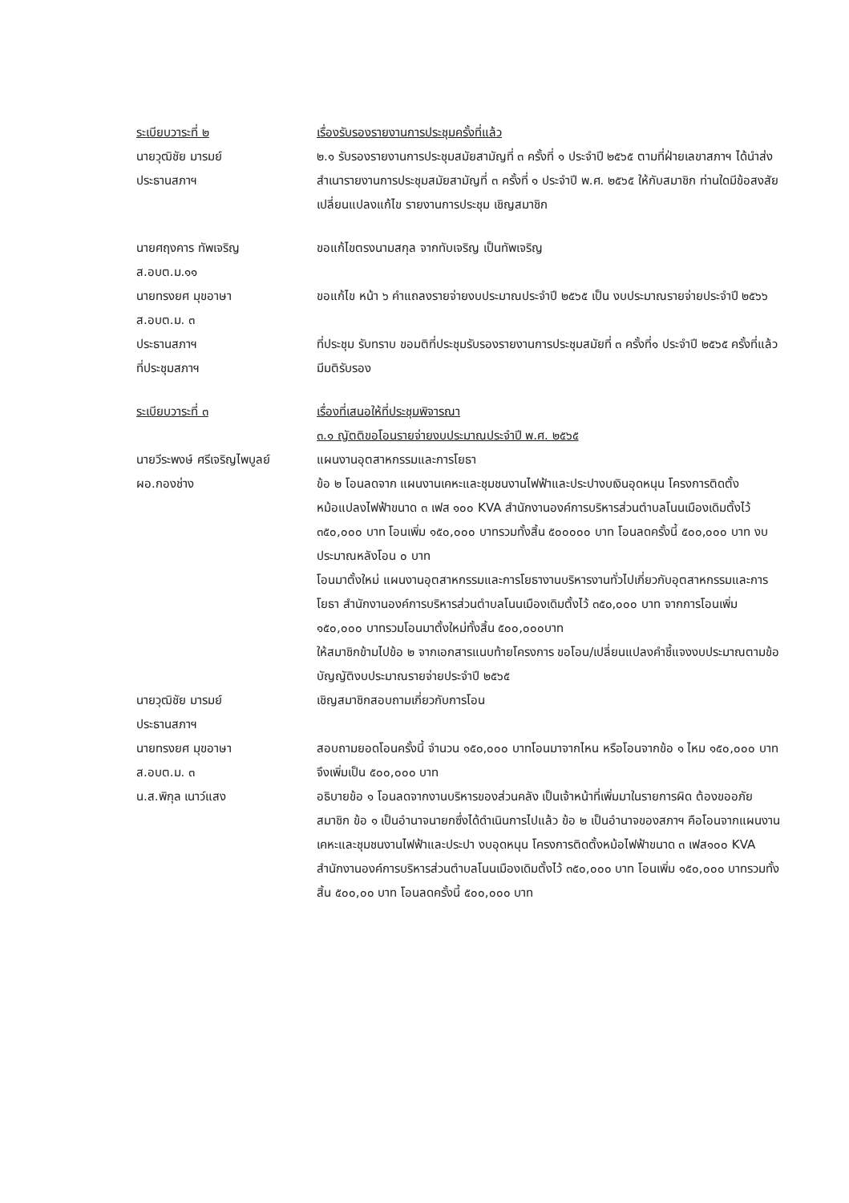ระเบียบวาระที่ ๒ เรื่องรับรองรายงานการประชุมครั้งที่แล้ว
นายวุฒิชัย มารมย์
ประธานสภาฯ
๒.๑ รับรองรายงานการประชุมสมัยสามัญที่ ๓ ครั้งที่ ๑ ประจำปี ๒๕๖๕ ตามที่ฝ่ายเลขาสภาฯ ได้นำส่งสำเนารายงานการประชุมสมัยสามัญที่ ๓ ครั้งที่ ๑ ประจำปี พ.ศ. ๒๕๖๕ ให้กับสมาชิก ท่านใดมีข้อสงสัย เปลี่ยนแปลงแก้ไข รายงานการประชุม เชิญสมาชิก
นายศฤงคาร ทัพเจริญ
ส.อบต.ม.๑๑
ขอแก้ไขตรงนามสกุล จากทับเจริญ เป็นทัพเจริญ
นายทรงยศ มุขอาษา
ส.อบต.ม. ๓
ขอแก้ไข หน้า ๖ คำแถลงรายจ่ายงบประมาณประจำปี ๒๕๖๕ เป็น งบประมาณรายจ่ายประจำปี ๒๕๖๖
ประธานสภาฯ ที่ประชุม รับทราบ ขอมติที่ประชุมรับรองรายงานการประชุมสมัยที่ ๓ ครั้งที่๑ ประจำปี ๒๕๖๕ ครั้งที่แล้ว
ที่ประชุมสภาฯ มีมติรับรอง
ระเบียบวาระที่ ๓ เรื่องที่เสนอให้ที่ประชุมพิจารณา
๓.๑ ญัตติขอโอนรายจ่ายงบประมาณประจำปี พ.ศ. ๒๕๖๕
นายวีระพงษ์ ศรีเจริญไพบูลย์
ผอ.กองช่าง
แผนงานอุตสาหกรรมและการโยธา
ข้อ ๒ โอนลดจาก แผนงานเคหะและชุมชนงานไฟฟ้าและประปางบเงินอุดหนุน โครงการติดตั้งหม้อแปลงไฟฟ้าขนาด ๓ เฟส ๑๐๐ KVA สำนักงานองค์การบริหารส่วนตำบลโนนเมืองเดิมตั้งไว้ ๓๕๐,๐๐๐ บาท โอนเพิ่ม ๑๕๐,๐๐๐ บาทรวมทั้งสิ้น ๕๐๐๐๐๐ บาท โอนลดครั้งนี้ ๕๐๐,๐๐๐ บาท งบประมาณหลังโอน ๐ บาท
โอนมาตั้งใหม่ แผนงานอุตสาหกรรมและการโยธางานบริหารงานทั่วไปเกี่ยวกับอุตสาหกรรมและการโยธา สำนักงานองค์การบริหารส่วนตำบลโนนเมืองเดิมตั้งไว้ ๓๕๐,๐๐๐ บาท จากการโอนเพิ่ม ๑๕๐,๐๐๐ บาทรวมโอนมาตั้งใหม่ทั้งสิ้น ๕๐๐,๐๐๐บาท
ให้สมาชิกข้ามไปข้อ ๒ จากเอกสารแนบท้ายโครงการ ขอโอน/เปลี่ยนแปลงคำชี้แจงงบประมาณตามข้อบัญญัติงบประมาณรายจ่ายประจำปี ๒๕๖๕
นายวุฒิชัย มารมย์
ประธานสภาฯ
เชิญสมาชิกสอบถามเกี่ยวกับการโอน
นายทรงยศ มุขอาษา
ส.อบต.ม. ๓
สอบถามยอดโอนครั้งนี้ จำนวน ๑๕๐,๐๐๐ บาทโอนมาจากไหน หรือโอนจากข้อ ๑ ไหม ๑๕๐,๐๐๐ บาทจึงเพิ่มเป็น ๕๐๐,๐๐๐ บาท
น.ส.พิกุล เนาว์แสง อธิบายข้อ ๑ โอนลดจากงานบริหารของส่วนคลัง เป็นเจ้าหน้าที่เพิ่มมาในรายการผิด ต้องขออภัย สมาชิก ข้อ ๑ เป็นอำนาจนายกซึ่งได้ดำเนินการไปแล้ว ข้อ ๒ เป็นอำนาจของสภาฯ คือโอนจากแผนงานเคหะและชุมชนงานไฟฟ้าและประปา งบอุดหนุน โครงการติดตั้งหม้อไฟฟ้าขนาด ๓ เฟส๑๐๐ KVA สำนักงานองค์การบริหารส่วนตำบลโนนเมืองเดิมตั้งไว้ ๓๕๐,๐๐๐ บาท โอนเพิ่ม ๑๕๐,๐๐๐ บาทรวมทั้งสิ้น ๕๐๐,๐๐ บาท โอนลดครั้งนี้ ๕๐๐,๐๐๐ บาท